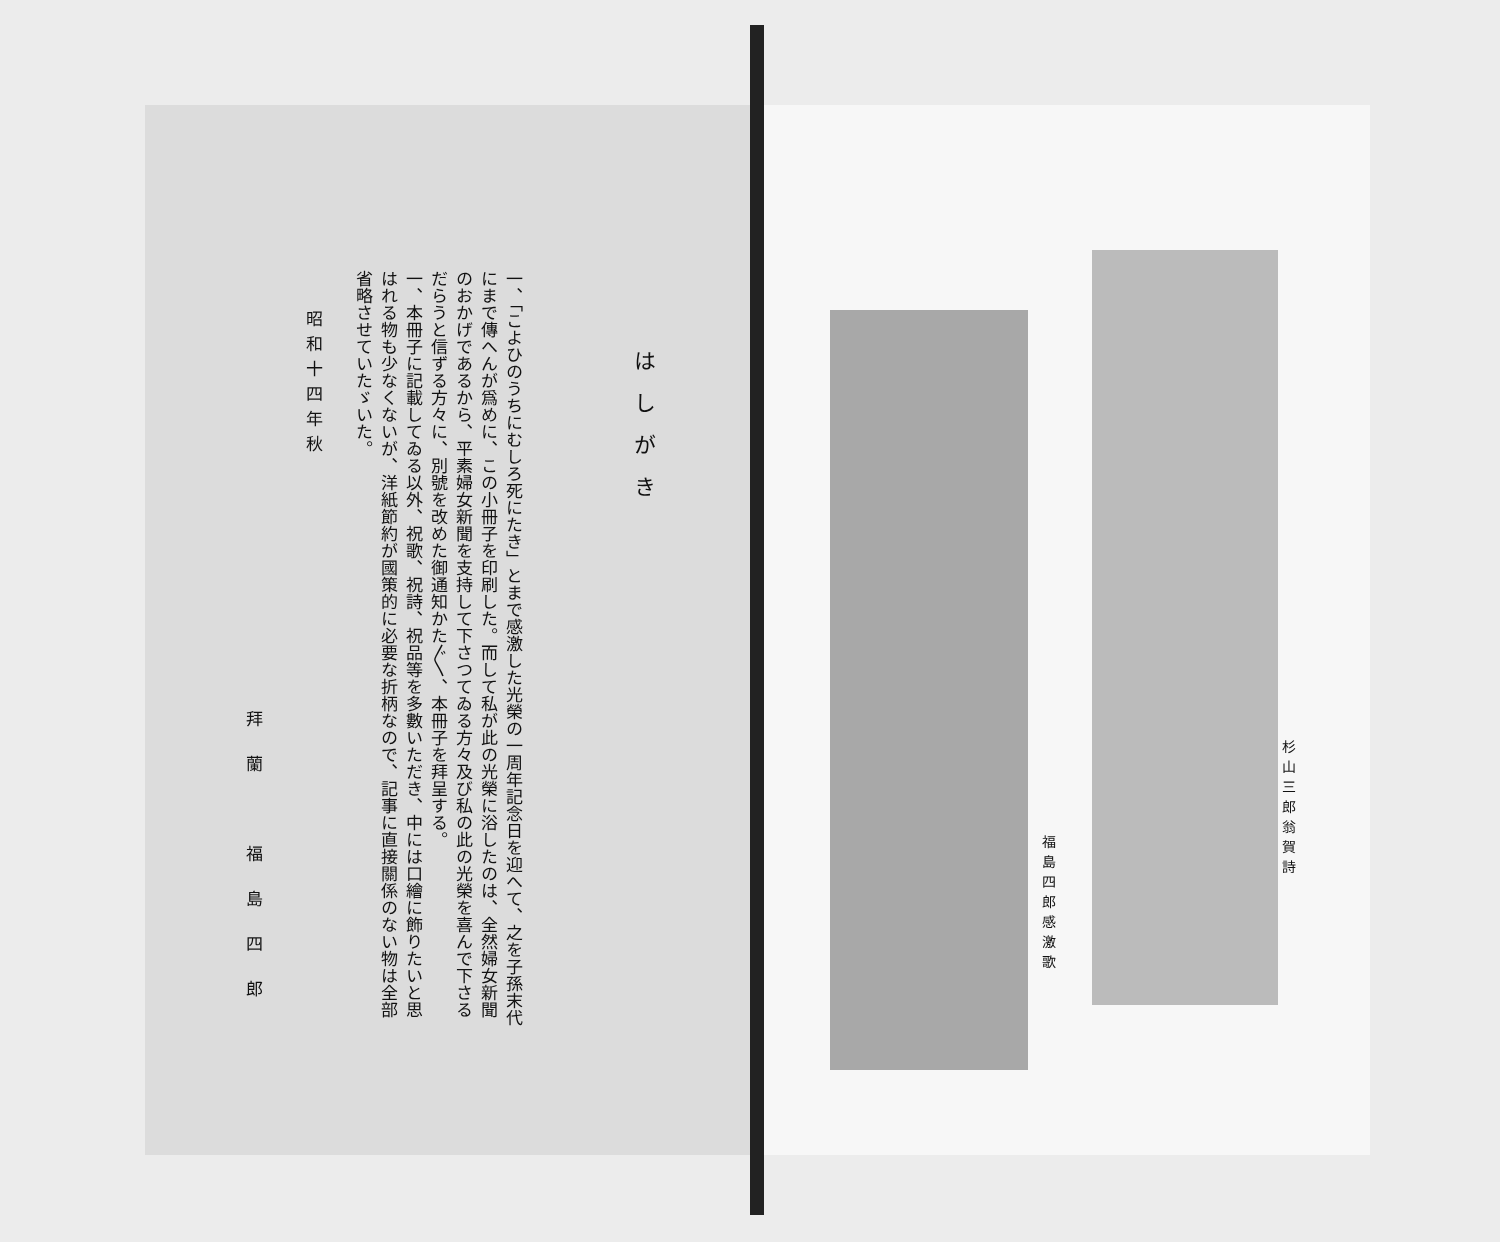はしがき
一、「こよひのうちにむしろ死にたき」とまで感激した光榮の一周年記念日を迎へて、之を子孫末代にまで傳へんが爲めに、この小冊子を印刷した。而して私が此の光榮に浴したのは、全然婦女新聞のおかげであるから、平素婦女新聞を支持して下さつてゐる方々及び私の此の光榮を喜んで下さるだらうと信ずる方々に、別號を改めた御通知かた〴〵、本冊子を拜呈する。
一、本冊子に記載してゐる以外、祝歌、祝詩、祝品等を多數いただき、中には口繪に飾りたいと思はれる物も少なくないが、洋紙節約が國策的に必要な折柄なので、記事に直接關係のない物は全部省略させていたゞいた。
昭和十四年秋
拜蘭　福島四郎
杉山三郎翁賀詩
福島四郎感激歌